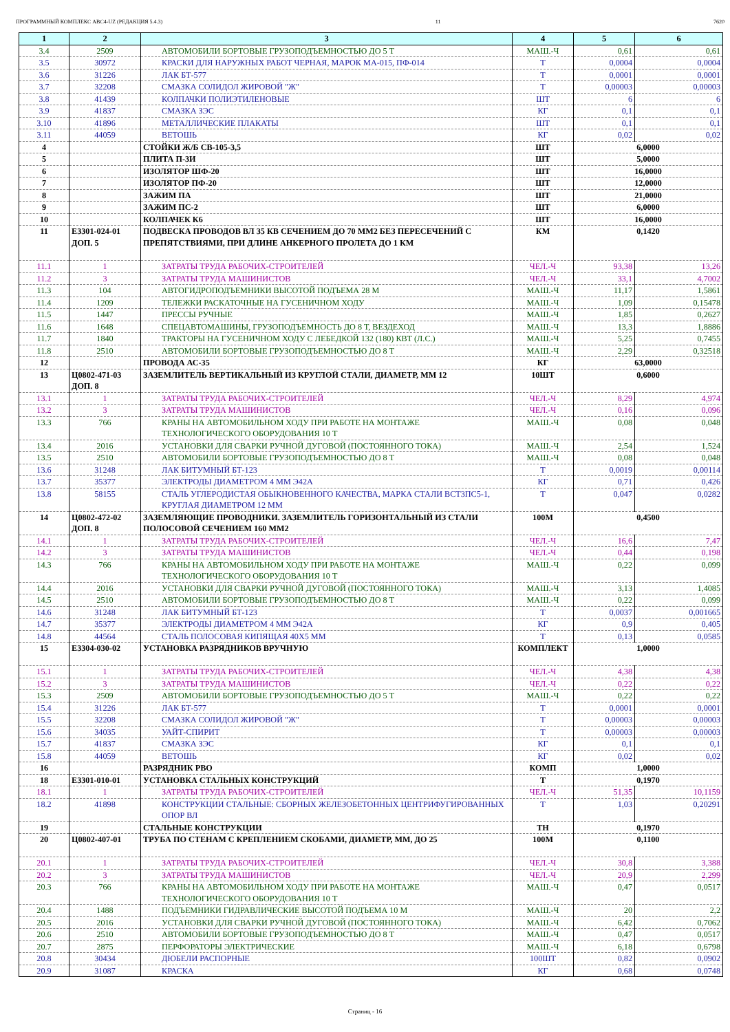ПРОГРАММНЫЙ КОМПЛЕКС АВС4-UZ (РЕДАКЦИЯ 5.4.3) 11 7620
| 1 | 2 | 3 | 4 | 5 | 6 |
| --- | --- | --- | --- | --- | --- |
| 3.4 | 2509 | АВТОМОБИЛИ БОРТОВЫЕ ГРУЗОПОДЪЕМНОСТЬЮ ДО 5 Т | МАШ.-Ч | 0,61 | 0,61 |
| 3.5 | 30972 | КРАСКИ ДЛЯ НАРУЖНЫХ РАБОТ ЧЕРНАЯ, МАРОК МА-015, ПФ-014 | Т | 0,0004 | 0,0004 |
| 3.6 | 31226 | ЛАК БТ-577 | Т | 0,0001 | 0,0001 |
| 3.7 | 32208 | СМАЗКА СОЛИДОЛ ЖИРОВОЙ "Ж" | Т | 0,00003 | 0,00003 |
| 3.8 | 41439 | КОЛПАЧКИ ПОЛИЭТИЛЕНОВЫЕ | ШТ | 6 | 6 |
| 3.9 | 41837 | СМАЗКА ЗЭС | КГ | 0,1 | 0,1 |
| 3.10 | 41896 | МЕТАЛЛИЧЕСКИЕ ПЛАКАТЫ | ШТ | 0,1 | 0,1 |
| 3.11 | 44059 | ВЕТОШЬ | КГ | 0,02 | 0,02 |
| 4 | | СТОЙКИ Ж/Б СВ-105-3,5 | ШТ | 6,0000 | |
| 5 | | ПЛИТА П-3И | ШТ | 5,0000 | |
| 6 | | ИЗОЛЯТОР ШФ-20 | ШТ | 16,0000 | |
| 7 | | ИЗОЛЯТОР ПФ-20 | ШТ | 12,0000 | |
| 8 | | ЗАЖИМ ПА | ШТ | 21,0000 | |
| 9 | | ЗАЖИМ ПС-2 | ШТ | 6,0000 | |
| 10 | | КОЛПАЧЕК К6 | ШТ | 16,0000 | |
| 11 | Е3301-024-01 ДОП. 5 | ПОДВЕСКА ПРОВОДОВ ВЛ 35 КВ СЕЧЕНИЕМ ДО 70 ММ2 БЕЗ ПЕРЕСЕЧЕНИЙ С ПРЕПЯТСТВИЯМИ, ПРИ ДЛИНЕ АНКЕРНОГО ПРОЛЕТА ДО 1 КМ | КМ | 0,1420 | |
| 11.1 | 1 | ЗАТРАТЫ ТРУДА РАБОЧИХ-СТРОИТЕЛЕЙ | ЧЕЛ.-Ч | 93,38 | 13,26 |
| 11.2 | 3 | ЗАТРАТЫ ТРУДА МАШИНИСТОВ | ЧЕЛ.-Ч | 33,1 | 4,7002 |
| 11.3 | 104 | АВТОГИДРОПОДЪЕМНИКИ ВЫСОТОЙ ПОДЪЕМА 28 М | МАШ.-Ч | 11,17 | 1,5861 |
| 11.4 | 1209 | ТЕЛЕЖКИ РАСКАТОЧНЫЕ НА ГУСЕНИЧНОМ ХОДУ | МАШ.-Ч | 1,09 | 0,15478 |
| 11.5 | 1447 | ПРЕССЫ РУЧНЫЕ | МАШ.-Ч | 1,85 | 0,2627 |
| 11.6 | 1648 | СПЕЦАВТОМАШИНЫ, ГРУЗОПОДЪЕМНОСТЬ ДО 8 Т, ВЕЗДЕХОД | МАШ.-Ч | 13,3 | 1,8886 |
| 11.7 | 1840 | ТРАКТОРЫ НА ГУСЕНИЧНОМ ХОДУ С ЛЕБЕДКОЙ 132 (180) КВТ (Л.С.) | МАШ.-Ч | 5,25 | 0,7455 |
| 11.8 | 2510 | АВТОМОБИЛИ БОРТОВЫЕ ГРУЗОПОДЪЕМНОСТЬЮ ДО 8 Т | МАШ.-Ч | 2,29 | 0,32518 |
| 12 | | ПРОВОДА АС-35 | КГ | 63,0000 | |
| 13 | Ц0802-471-03 ДОП. 8 | ЗАЗЕМЛИТЕЛЬ ВЕРТИКАЛЬНЫЙ ИЗ КРУГЛОЙ СТАЛИ, ДИАМЕТР, ММ 12 | 10ШТ | 0,6000 | |
| 13.1 | 1 | ЗАТРАТЫ ТРУДА РАБОЧИХ-СТРОИТЕЛЕЙ | ЧЕЛ.-Ч | 8,29 | 4,974 |
| 13.2 | 3 | ЗАТРАТЫ ТРУДА МАШИНИСТОВ | ЧЕЛ.-Ч | 0,16 | 0,096 |
| 13.3 | 766 | КРАНЫ НА АВТОМОБИЛЬНОМ ХОДУ ПРИ РАБОТЕ НА МОНТАЖЕ ТЕХНОЛОГИЧЕСКОГО ОБОРУДОВАНИЯ 10 Т | МАШ.-Ч | 0,08 | 0,048 |
| 13.4 | 2016 | УСТАНОВКИ ДЛЯ СВАРКИ РУЧНОЙ ДУГОВОЙ (ПОСТОЯННОГО ТОКА) | МАШ.-Ч | 2,54 | 1,524 |
| 13.5 | 2510 | АВТОМОБИЛИ БОРТОВЫЕ ГРУЗОПОДЪЕМНОСТЬЮ ДО 8 Т | МАШ.-Ч | 0,08 | 0,048 |
| 13.6 | 31248 | ЛАК БИТУМНЫЙ БТ-123 | Т | 0,0019 | 0,00114 |
| 13.7 | 35377 | ЭЛЕКТРОДЫ ДИАМЕТРОМ 4 ММ Э42А | КГ | 0,71 | 0,426 |
| 13.8 | 58155 | СТАЛЬ УГЛЕРОДИСТАЯ ОБЫКНОВЕННОГО КАЧЕСТВА, МАРКА СТАЛИ ВСТ3ПС5-1, КРУГЛАЯ ДИАМЕТРОМ 12 ММ | Т | 0,047 | 0,0282 |
| 14 | Ц0802-472-02 ДОП. 8 | ЗАЗЕМЛЯЮЩИЕ ПРОВОДНИКИ. ЗАЗЕМЛИТЕЛЬ ГОРИЗОНТАЛЬНЫЙ ИЗ СТАЛИ ПОЛОСОВОЙ СЕЧЕНИЕМ 160 ММ2 | 100М | 0,4500 | |
| 14.1 | 1 | ЗАТРАТЫ ТРУДА РАБОЧИХ-СТРОИТЕЛЕЙ | ЧЕЛ.-Ч | 16,6 | 7,47 |
| 14.2 | 3 | ЗАТРАТЫ ТРУДА МАШИНИСТОВ | ЧЕЛ.-Ч | 0,44 | 0,198 |
| 14.3 | 766 | КРАНЫ НА АВТОМОБИЛЬНОМ ХОДУ ПРИ РАБОТЕ НА МОНТАЖЕ ТЕХНОЛОГИЧЕСКОГО ОБОРУДОВАНИЯ 10 Т | МАШ.-Ч | 0,22 | 0,099 |
| 14.4 | 2016 | УСТАНОВКИ ДЛЯ СВАРКИ РУЧНОЙ ДУГОВОЙ (ПОСТОЯННОГО ТОКА) | МАШ.-Ч | 3,13 | 1,4085 |
| 14.5 | 2510 | АВТОМОБИЛИ БОРТОВЫЕ ГРУЗОПОДЪЕМНОСТЬЮ ДО 8 Т | МАШ.-Ч | 0,22 | 0,099 |
| 14.6 | 31248 | ЛАК БИТУМНЫЙ БТ-123 | Т | 0,0037 | 0,001665 |
| 14.7 | 35377 | ЭЛЕКТРОДЫ ДИАМЕТРОМ 4 ММ Э42А | КГ | 0,9 | 0,405 |
| 14.8 | 44564 | СТАЛЬ ПОЛОСОВАЯ КИПЯЩАЯ 40Х5 ММ | Т | 0,13 | 0,0585 |
| 15 | Е3304-030-02 | УСТАНОВКА РАЗРЯДНИКОВ ВРУЧНУЮ | КОМПЛЕКТ | 1,0000 | |
| 15.1 | 1 | ЗАТРАТЫ ТРУДА РАБОЧИХ-СТРОИТЕЛЕЙ | ЧЕЛ.-Ч | 4,38 | 4,38 |
| 15.2 | 3 | ЗАТРАТЫ ТРУДА МАШИНИСТОВ | ЧЕЛ.-Ч | 0,22 | 0,22 |
| 15.3 | 2509 | АВТОМОБИЛИ БОРТОВЫЕ ГРУЗОПОДЪЕМНОСТЬЮ ДО 5 Т | МАШ.-Ч | 0,22 | 0,22 |
| 15.4 | 31226 | ЛАК БТ-577 | Т | 0,0001 | 0,0001 |
| 15.5 | 32208 | СМАЗКА СОЛИДОЛ ЖИРОВОЙ "Ж" | Т | 0,00003 | 0,00003 |
| 15.6 | 34035 | УАЙТ-СПИРИТ | Т | 0,00003 | 0,00003 |
| 15.7 | 41837 | СМАЗКА ЗЭС | КГ | 0,1 | 0,1 |
| 15.8 | 44059 | ВЕТОШЬ | КГ | 0,02 | 0,02 |
| 16 | | РАЗРЯДНИК РВО | КОМП | 1,0000 | |
| 18 | Е3301-010-01 | УСТАНОВКА СТАЛЬНЫХ КОНСТРУКЦИЙ | Т | 0,1970 | |
| 18.1 | 1 | ЗАТРАТЫ ТРУДА РАБОЧИХ-СТРОИТЕЛЕЙ | ЧЕЛ.-Ч | 51,35 | 10,1159 |
| 18.2 | 41898 | КОНСТРУКЦИИ СТАЛЬНЫЕ: СБОРНЫХ ЖЕЛЕЗОБЕТОННЫХ ЦЕНТРИФУГИРОВАННЫХ ОПОР ВЛ | Т | 1,03 | 0,20291 |
| 19 | | СТАЛЬНЫЕ КОНСТРУКЦИИ | ТН | 0,1970 | |
| 20 | Ц0802-407-01 | ТРУБА ПО СТЕНАМ С КРЕПЛЕНИЕМ СКОБАМИ, ДИАМЕТР, ММ, ДО 25 | 100М | 0,1100 | |
| 20.1 | 1 | ЗАТРАТЫ ТРУДА РАБОЧИХ-СТРОИТЕЛЕЙ | ЧЕЛ.-Ч | 30,8 | 3,388 |
| 20.2 | 3 | ЗАТРАТЫ ТРУДА МАШИНИСТОВ | ЧЕЛ.-Ч | 20,9 | 2,299 |
| 20.3 | 766 | КРАНЫ НА АВТОМОБИЛЬНОМ ХОДУ ПРИ РАБОТЕ НА МОНТАЖЕ ТЕХНОЛОГИЧЕСКОГО ОБОРУДОВАНИЯ 10 Т | МАШ.-Ч | 0,47 | 0,0517 |
| 20.4 | 1488 | ПОДЪЕМНИКИ ГИДРАВЛИЧЕСКИЕ ВЫСОТОЙ ПОДЪЕМА 10 М | МАШ.-Ч | 20 | 2,2 |
| 20.5 | 2016 | УСТАНОВКИ ДЛЯ СВАРКИ РУЧНОЙ ДУГОВОЙ (ПОСТОЯННОГО ТОКА) | МАШ.-Ч | 6,42 | 0,7062 |
| 20.6 | 2510 | АВТОМОБИЛИ БОРТОВЫЕ ГРУЗОПОДЪЕМНОСТЬЮ ДО 8 Т | МАШ.-Ч | 0,47 | 0,0517 |
| 20.7 | 2875 | ПЕРФОРАТОРЫ ЭЛЕКТРИЧЕСКИЕ | МАШ.-Ч | 6,18 | 0,6798 |
| 20.8 | 30434 | ДЮБЕЛИ РАСПОРНЫЕ | 100ШТ | 0,82 | 0,0902 |
| 20.9 | 31087 | КРАСКА | КГ | 0,68 | 0,0748 |
Страниц - 16